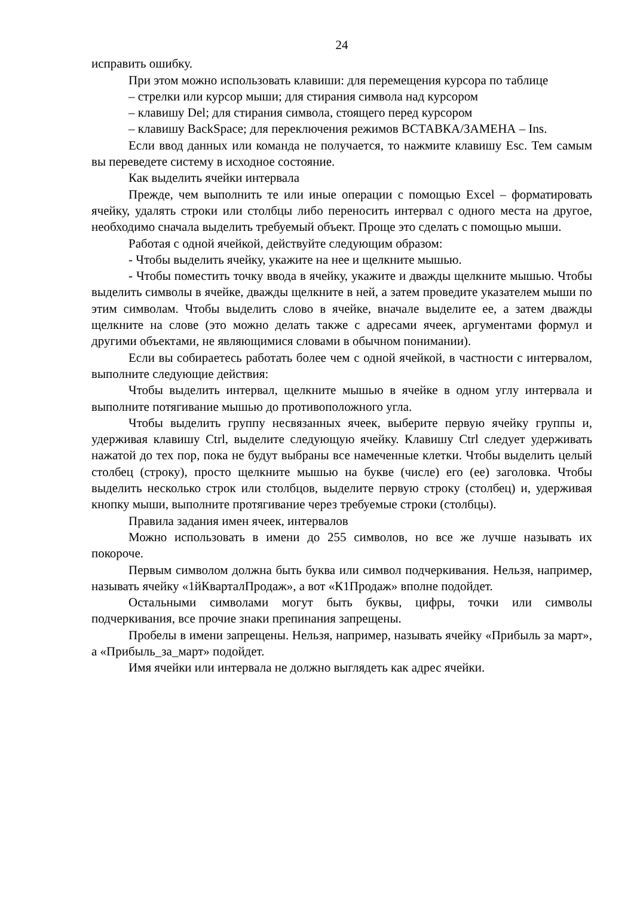24
исправить ошибку.
При этом можно использовать клавиши: для перемещения курсора по таблице
– стрелки или курсор мыши; для стирания символа над курсором
– клавишу Del; для стирания символа, стоящего перед курсором
– клавишу BackSpace; для переключения режимов ВСТАВКА/ЗАМЕНА – Ins.
Если ввод данных или команда не получается, то нажмите клавишу Esc. Тем самым вы переведете систему в исходное состояние.
Как выделить ячейки интервала
Прежде, чем выполнить те или иные операции с помощью Excel – форматировать ячейку, удалять строки или столбцы либо переносить интервал с одного места на другое, необходимо сначала выделить требуемый объект. Проще это сделать с помощью мыши.
Работая с одной ячейкой, действуйте следующим образом:
- Чтобы выделить ячейку, укажите на нее и щелкните мышью.
- Чтобы поместить точку ввода в ячейку, укажите и дважды щелкните мышью. Чтобы выделить символы в ячейке, дважды щелкните в ней, а затем проведите указателем мыши по этим символам. Чтобы выделить слово в ячейке, вначале выделите ее, а затем дважды щелкните на слове (это можно делать также с адресами ячеек, аргументами формул и другими объектами, не являющимися словами в обычном понимании).
Если вы собираетесь работать более чем с одной ячейкой, в частности с интервалом, выполните следующие действия:
Чтобы выделить интервал, щелкните мышью в ячейке в одном углу интервала и выполните потягивание мышью до противоположного угла.
Чтобы выделить группу несвязанных ячеек, выберите первую ячейку группы и, удерживая клавишу Ctrl, выделите следующую ячейку. Клавишу Ctrl следует удерживать нажатой до тех пор, пока не будут выбраны все намеченные клетки. Чтобы выделить целый столбец (строку), просто щелкните мышью на букве (числе) его (ее) заголовка. Чтобы выделить несколько строк или столбцов, выделите первую строку (столбец) и, удерживая кнопку мыши, выполните протягивание через требуемые строки (столбцы).
Правила задания имен ячеек, интервалов
Можно использовать в имени до 255 символов, но все же лучше называть их покороче.
Первым символом должна быть буква или символ подчеркивания. Нельзя, например, называть ячейку «1йКварталПродаж», а вот «К1Продаж» вполне подойдет.
Остальными символами могут быть буквы, цифры, точки или символы подчеркивания, все прочие знаки препинания запрещены.
Пробелы в имени запрещены. Нельзя, например, называть ячейку «Прибыль за март», а «Прибыль_за_март» подойдет.
Имя ячейки или интервала не должно выглядеть как адрес ячейки.